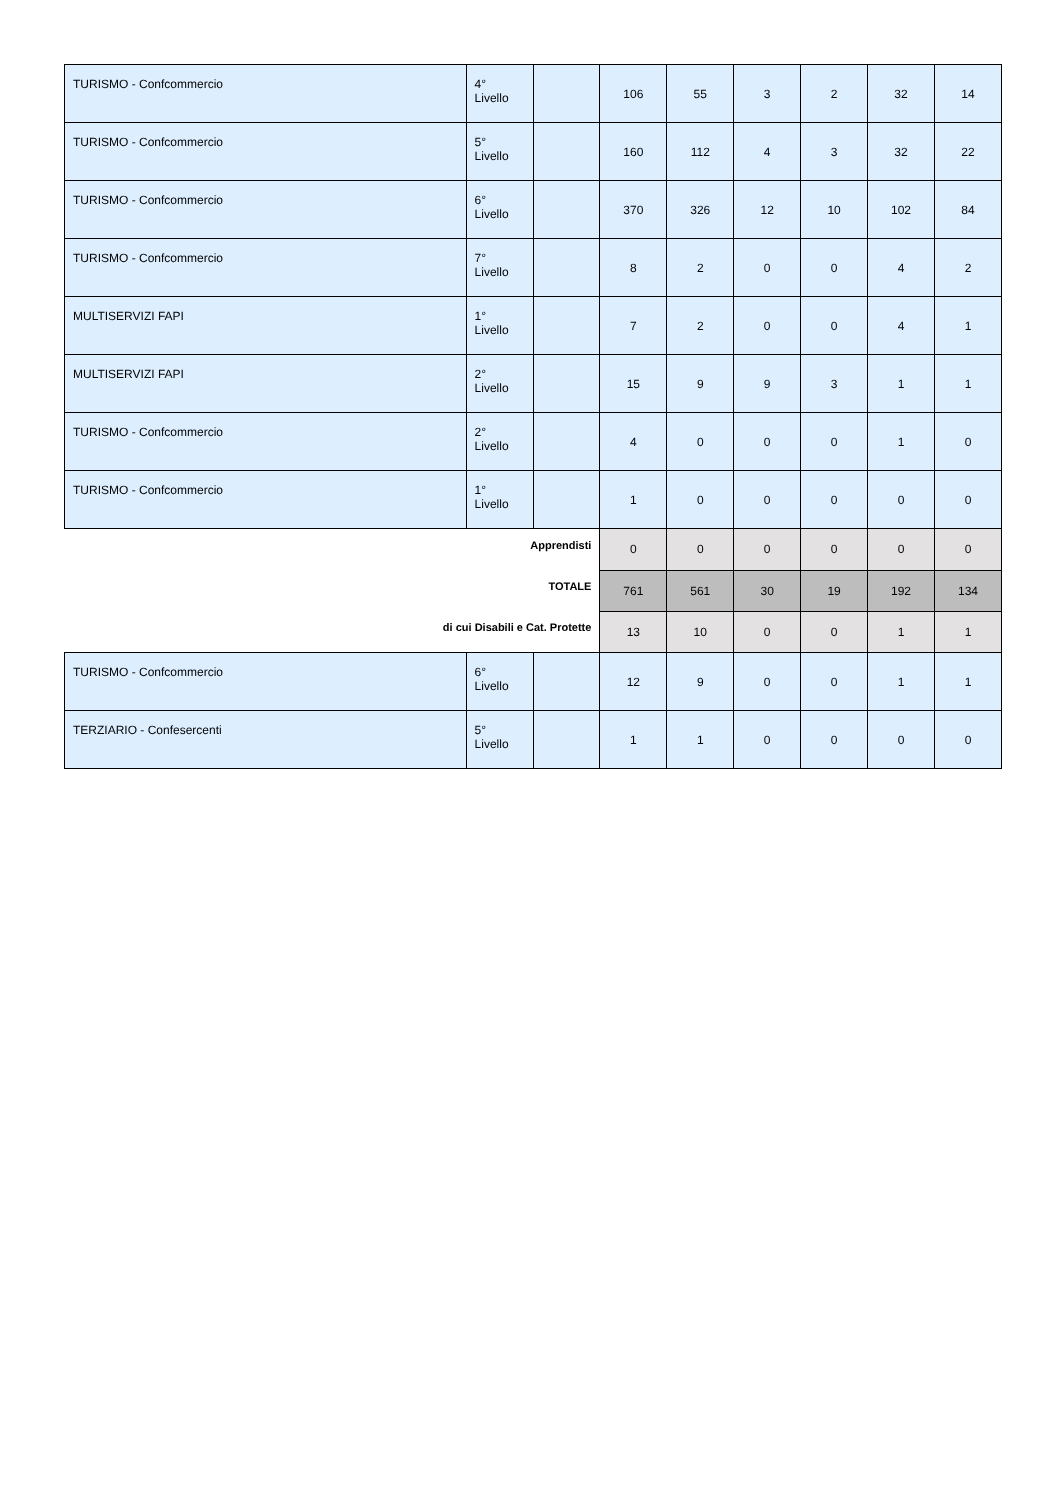| TURISMO - Confcommercio | 4° Livello | | 106 | 55 | 3 | 2 | 32 | 14 |
| TURISMO - Confcommercio | 5° Livello | | 160 | 112 | 4 | 3 | 32 | 22 |
| TURISMO - Confcommercio | 6° Livello | | 370 | 326 | 12 | 10 | 102 | 84 |
| TURISMO - Confcommercio | 7° Livello | | 8 | 2 | 0 | 0 | 4 | 2 |
| MULTISERVIZI FAPI | 1° Livello | | 7 | 2 | 0 | 0 | 4 | 1 |
| MULTISERVIZI FAPI | 2° Livello | | 15 | 9 | 9 | 3 | 1 | 1 |
| TURISMO - Confcommercio | 2° Livello | | 4 | 0 | 0 | 0 | 1 | 0 |
| TURISMO - Confcommercio | 1° Livello | | 1 | 0 | 0 | 0 | 0 | 0 |
| Apprendisti | | | 0 | 0 | 0 | 0 | 0 | 0 |
| TOTALE | | | 761 | 561 | 30 | 19 | 192 | 134 |
| di cui Disabili e Cat. Protette | | | 13 | 10 | 0 | 0 | 1 | 1 |
| TURISMO - Confcommercio | 6° Livello | | 12 | 9 | 0 | 0 | 1 | 1 |
| TERZIARIO - Confesercenti | 5° Livello | | 1 | 1 | 0 | 0 | 0 | 0 |